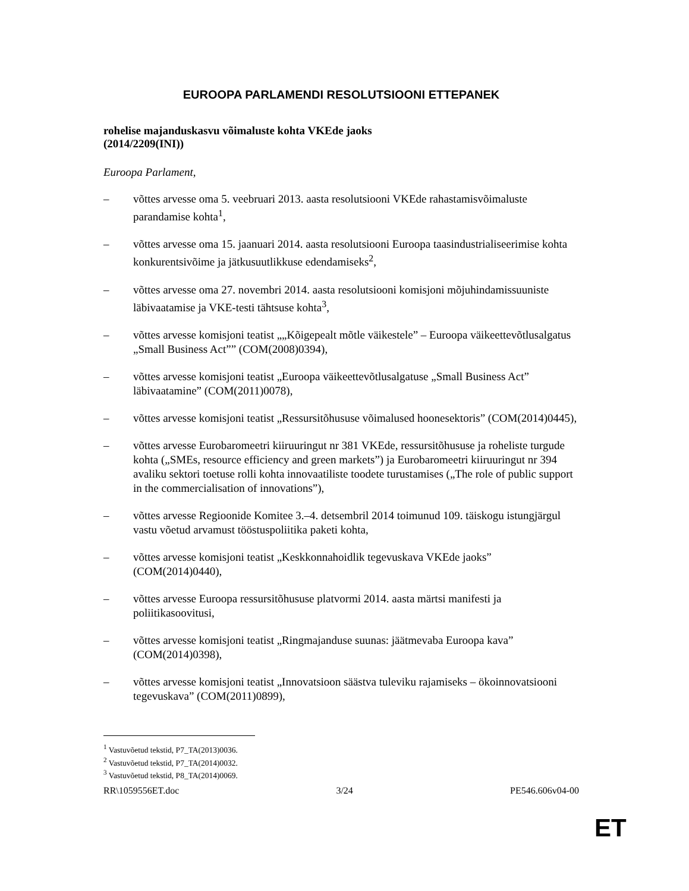EUROOPA PARLAMENDI RESOLUTSIOONI ETTEPANEK
rohelise majanduskasvu võimaluste kohta VKEde jaoks
(2014/2209(INI))
Euroopa Parlament,
– võttes arvesse oma 5. veebruari 2013. aasta resolutsiooni VKEde rahastamisvõimaluste parandamise kohta<sup>1</sup>,
– võttes arvesse oma 15. jaanuari 2014. aasta resolutsiooni Euroopa taasindustrialiseerimise kohta konkurentsivõime ja jätkusuutlikkuse edendamiseks<sup>2</sup>,
– võttes arvesse oma 27. novembri 2014. aasta resolutsiooni komisjoni mõjuhindamissuuniste läbivaatamise ja VKE-testi tähtsuse kohta<sup>3</sup>,
– võttes arvesse komisjoni teatist „„Kõigepealt mõtle väikestele” – Euroopa väikeettevõtlusalgatus „Small Business Act”” (COM(2008)0394),
– võttes arvesse komisjoni teatist „Euroopa väikeettevõtlusalgatuse „Small Business Act” läbivaatamine” (COM(2011)0078),
– võttes arvesse komisjoni teatist „Ressursitõhususe võimalused hoonesektoris” (COM(2014)0445),
– võttes arvesse Eurobaromeetri kiiruuringut nr 381 VKEde, ressursitõhususe ja roheliste turgude kohta („SMEs, resource efficiency and green markets”) ja Eurobaromeetri kiiruuringut nr 394 avaliku sektori toetuse rolli kohta innovaatiliste toodete turustamises („The role of public support in the commercialisation of innovations”),
– võttes arvesse Regioonide Komitee 3.–4. detsembril 2014 toimunud 109. täiskogu istungjärgul vastu võetud arvamust tööstuspoliitika paketi kohta,
– võttes arvesse komisjoni teatist „Keskkonnahoidlik tegevuskava VKEde jaoks” (COM(2014)0440),
– võttes arvesse Euroopa ressursitõhususe platvormi 2014. aasta märtsi manifesti ja poliitikasoovitusi,
– võttes arvesse komisjoni teatist „Ringmajanduse suunas: jäätmevaba Euroopa kava” (COM(2014)0398),
– võttes arvesse komisjoni teatist „Innovatsioon säästva tuleviku rajamiseks – ökoinnovatsiooni tegevuskava” (COM(2011)0899),
<sup>1</sup> Vastuvõetud tekstid, P7_TA(2013)0036.
<sup>2</sup> Vastuvõetud tekstid, P7_TA(2014)0032.
<sup>3</sup> Vastuvõetud tekstid, P8_TA(2014)0069.
RR\1059556ET.doc 3/24 PE546.606v04-00
ET